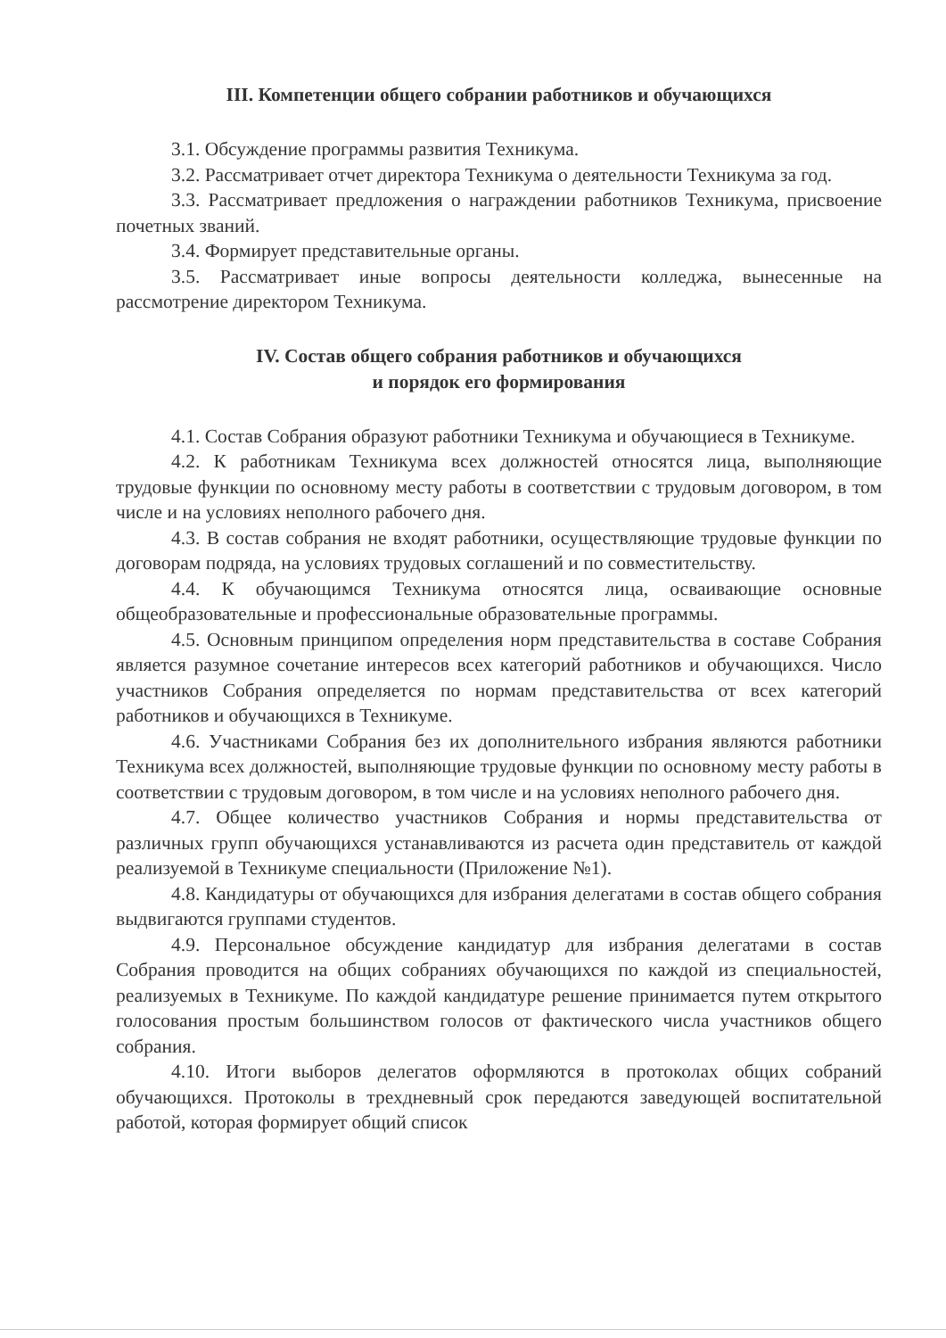III. Компетенции общего собрании работников и обучающихся
3.1. Обсуждение программы развития Техникума.
3.2. Рассматривает отчет директора Техникума о деятельности Техникума за год.
3.3. Рассматривает предложения о награждении работников Техникума, присвоение почетных званий.
3.4. Формирует представительные органы.
3.5. Рассматривает иные вопросы деятельности колледжа, вынесенные на рассмотрение директором Техникума.
IV. Состав общего собрания работников и обучающихся
и порядок его формирования
4.1. Состав Собрания образуют работники Техникума и обучающиеся в Техникуме.
4.2. К работникам Техникума всех должностей относятся лица, выполняющие трудовые функции по основному месту работы в соответствии с трудовым договором, в том числе и на условиях неполного рабочего дня.
4.3. В состав собрания не входят работники, осуществляющие трудовые функции по договорам подряда, на условиях трудовых соглашений и по совместительству.
4.4. К обучающимся Техникума относятся лица, осваивающие основные общеобразовательные и профессиональные образовательные программы.
4.5. Основным принципом определения норм представительства в составе Собрания является разумное сочетание интересов всех категорий работников и обучающихся. Число участников Собрания определяется по нормам представительства от всех категорий работников и обучающихся в Техникуме.
4.6. Участниками Собрания без их дополнительного избрания являются работники Техникума всех должностей, выполняющие трудовые функции по основному месту работы в соответствии с трудовым договором, в том числе и на условиях неполного рабочего дня.
4.7. Общее количество участников Собрания и нормы представительства от различных групп обучающихся устанавливаются из расчета один представитель от каждой реализуемой в Техникуме специальности (Приложение №1).
4.8. Кандидатуры от обучающихся для избрания делегатами в состав общего собрания выдвигаются группами студентов.
4.9. Персональное обсуждение кандидатур для избрания делегатами в состав Собрания проводится на общих собраниях обучающихся по каждой из специальностей, реализуемых в Техникуме. По каждой кандидатуре решение принимается путем открытого голосования простым большинством голосов от фактического числа участников общего собрания.
4.10. Итоги выборов делегатов оформляются в протоколах общих собраний обучающихся. Протоколы в трехдневный срок передаются заведующей воспитательной работой, которая формирует общий список